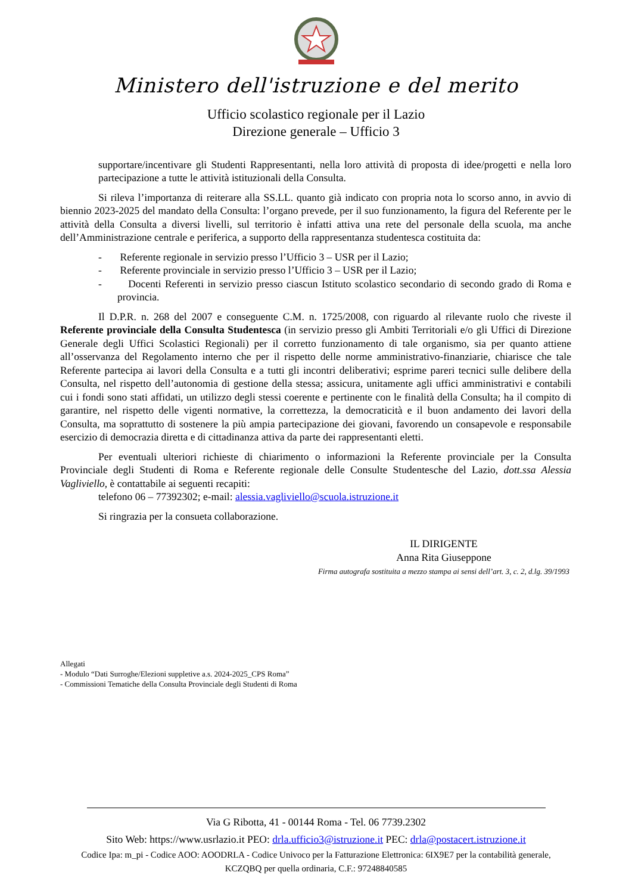Ministero dell'istruzione e del merito
Ufficio scolastico regionale per il Lazio
Direzione generale – Ufficio 3
supportare/incentivare gli Studenti Rappresentanti, nella loro attività di proposta di idee/progetti e nella loro partecipazione a tutte le attività istituzionali della Consulta.
Si rileva l’importanza di reiterare alla SS.LL. quanto già indicato con propria nota lo scorso anno, in avvio di biennio 2023-2025 del mandato della Consulta: l’organo prevede, per il suo funzionamento, la figura del Referente per le attività della Consulta a diversi livelli, sul territorio è infatti attiva una rete del personale della scuola, ma anche dell’Amministrazione centrale e periferica, a supporto della rappresentanza studentesca costituita da:
- Referente regionale in servizio presso l’Ufficio 3 – USR per il Lazio;
- Referente provinciale in servizio presso l’Ufficio 3 – USR per il Lazio;
- Docenti Referenti in servizio presso ciascun Istituto scolastico secondario di secondo grado di Roma e provincia.
Il D.P.R. n. 268 del 2007 e conseguente C.M. n. 1725/2008, con riguardo al rilevante ruolo che riveste il Referente provinciale della Consulta Studentesca (in servizio presso gli Ambiti Territoriali e/o gli Uffici di Direzione Generale degli Uffici Scolastici Regionali) per il corretto funzionamento di tale organismo, sia per quanto attiene all’osservanza del Regolamento interno che per il rispetto delle norme amministrativo-finanziarie, chiarisce che tale Referente partecipa ai lavori della Consulta e a tutti gli incontri deliberativi; esprime pareri tecnici sulle delibere della Consulta, nel rispetto dell’autonomia di gestione della stessa; assicura, unitamente agli uffici amministrativi e contabili cui i fondi sono stati affidati, un utilizzo degli stessi coerente e pertinente con le finalità della Consulta; ha il compito di garantire, nel rispetto delle vigenti normative, la correttezza, la democraticità e il buon andamento dei lavori della Consulta, ma soprattutto di sostenere la più ampia partecipazione dei giovani, favorendo un consapevole e responsabile esercizio di democrazia diretta e di cittadinanza attiva da parte dei rappresentanti eletti.
Per eventuali ulteriori richieste di chiarimento o informazioni la Referente provinciale per la Consulta Provinciale degli Studenti di Roma e Referente regionale delle Consulte Studentesche del Lazio, dott.ssa Alessia Vagliviello, è contattabile ai seguenti recapiti:
telefono 06 – 77392302; e-mail: alessia.vagliviello@scuola.istruzione.it
Si ringrazia per la consueta collaborazione.
IL DIRIGENTE
Anna Rita Giuseppone
Firma autografa sostituita a mezzo stampa ai sensi dell’art. 3, c. 2, d.lg. 39/1993
Allegati
- Modulo “Dati Surroghe/Elezioni suppletive a.s. 2024-2025_CPS Roma”
- Commissioni Tematiche della Consulta Provinciale degli Studenti di Roma
Via G Ribotta, 41 - 00144 Roma - Tel. 06 7739.2302
Sito Web: https://www.usrlazio.it PEO: drla.ufficio3@istruzione.it PEC: drla@postacert.istruzione.it
Codice Ipa: m_pi - Codice AOO: AOODRLA - Codice Univoco per la Fatturazione Elettronica: 6IX9E7 per la contabilità generale,
KCZQBQ per quella ordinaria, C.F.: 97248840585